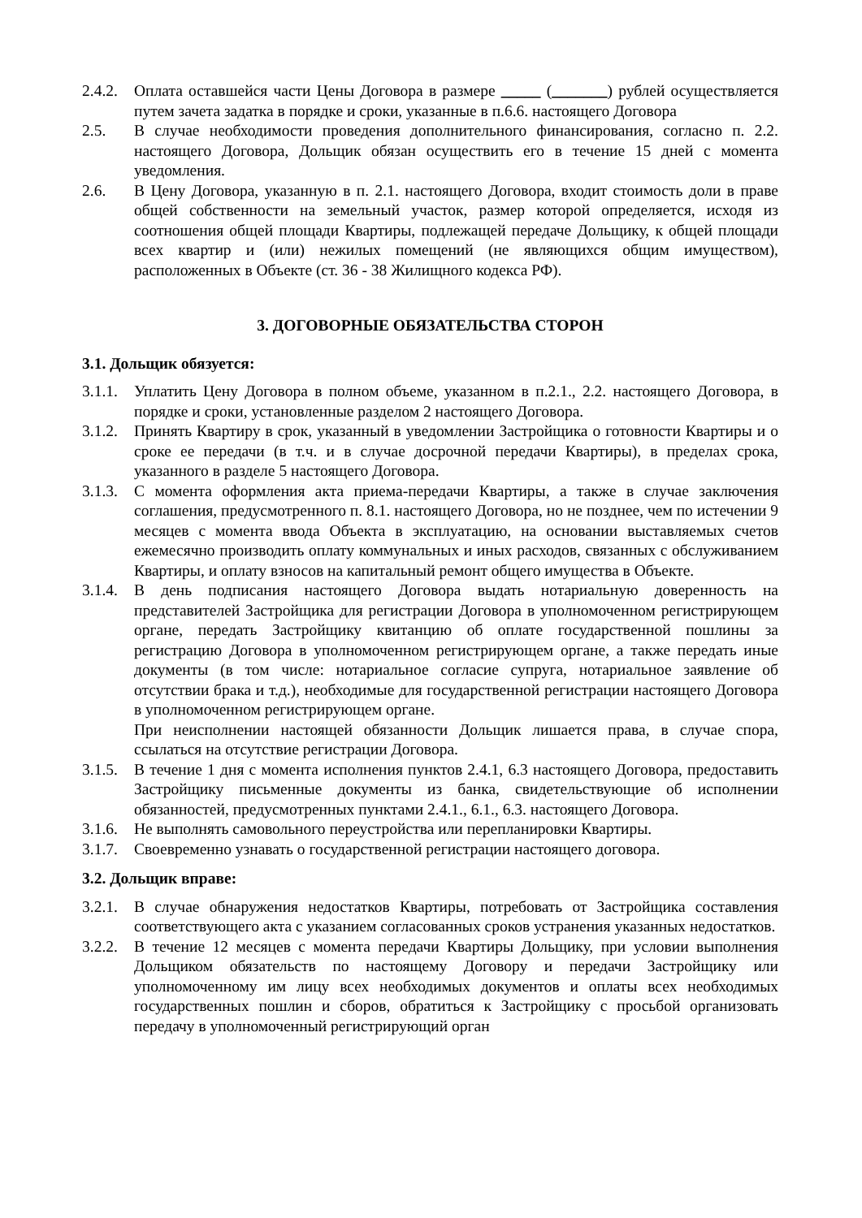2.4.2.
Оплата оставшейся части Цены Договора в размере _____ (_______) рублей осуществляется путем зачета задатка в порядке и сроки, указанные в п.6.6. настоящего Договора
2.5. В случае необходимости проведения дополнительного финансирования, согласно п. 2.2. настоящего Договора, Дольщик обязан осуществить его в течение 15 дней с момента уведомления.
2.6. В Цену Договора, указанную в п. 2.1. настоящего Договора, входит стоимость доли в праве общей собственности на земельный участок, размер которой определяется, исходя из соотношения общей площади Квартиры, подлежащей передаче Дольщику, к общей площади всех квартир и (или) нежилых помещений (не являющихся общим имуществом), расположенных в Объекте (ст. 36 - 38 Жилищного кодекса РФ).
3. ДОГОВОРНЫЕ ОБЯЗАТЕЛЬСТВА СТОРОН
3.1. Дольщик обязуется:
3.1.1.
Уплатить Цену Договора в полном объеме, указанном в п.2.1., 2.2. настоящего Договора, в порядке и сроки, установленные разделом 2 настоящего Договора.
3.1.2.
Принять Квартиру в срок, указанный в уведомлении Застройщика о готовности Квартиры и о сроке ее передачи (в т.ч. и в случае досрочной передачи Квартиры), в пределах срока, указанного в разделе 5 настоящего Договора.
3.1.3.
С момента оформления акта приема-передачи Квартиры, а также в случае заключения соглашения, предусмотренного п. 8.1. настоящего Договора, но не позднее, чем по истечении 9 месяцев с момента ввода Объекта в эксплуатацию, на основании выставляемых счетов ежемесячно производить оплату коммунальных и иных расходов, связанных с обслуживанием Квартиры, и оплату взносов на капитальный ремонт общего имущества в Объекте.
3.1.4.
В день подписания настоящего Договора выдать нотариальную доверенность на представителей Застройщика для регистрации Договора в уполномоченном регистрирующем органе, передать Застройщику квитанцию об оплате государственной пошлины за регистрацию Договора в уполномоченном регистрирующем органе, а также передать иные документы (в том числе: нотариальное согласие супруга, нотариальное заявление об отсутствии брака и т.д.), необходимые для государственной регистрации настоящего Договора в уполномоченном регистрирующем органе.
При неисполнении настоящей обязанности Дольщик лишается права, в случае спора, ссылаться на отсутствие регистрации Договора.
3.1.5.
В течение 1 дня с момента исполнения пунктов 2.4.1, 6.3 настоящего Договора, предоставить Застройщику письменные документы из банка, свидетельствующие об исполнении обязанностей, предусмотренных пунктами 2.4.1., 6.1., 6.3. настоящего Договора.
3.1.6.
Не выполнять самовольного переустройства или перепланировки Квартиры.
3.1.7.
Своевременно узнавать о государственной регистрации настоящего договора.
3.2. Дольщик вправе:
3.2.1.
В случае обнаружения недостатков Квартиры, потребовать от Застройщика составления соответствующего акта с указанием согласованных сроков устранения указанных недостатков.
3.2.2.
В течение 12 месяцев с момента передачи Квартиры Дольщику, при условии выполнения Дольщиком обязательств по настоящему Договору и передачи Застройщику или уполномоченному им лицу всех необходимых документов и оплаты всех необходимых государственных пошлин и сборов, обратиться к Застройщику с просьбой организовать передачу в уполномоченный регистрирующий орган